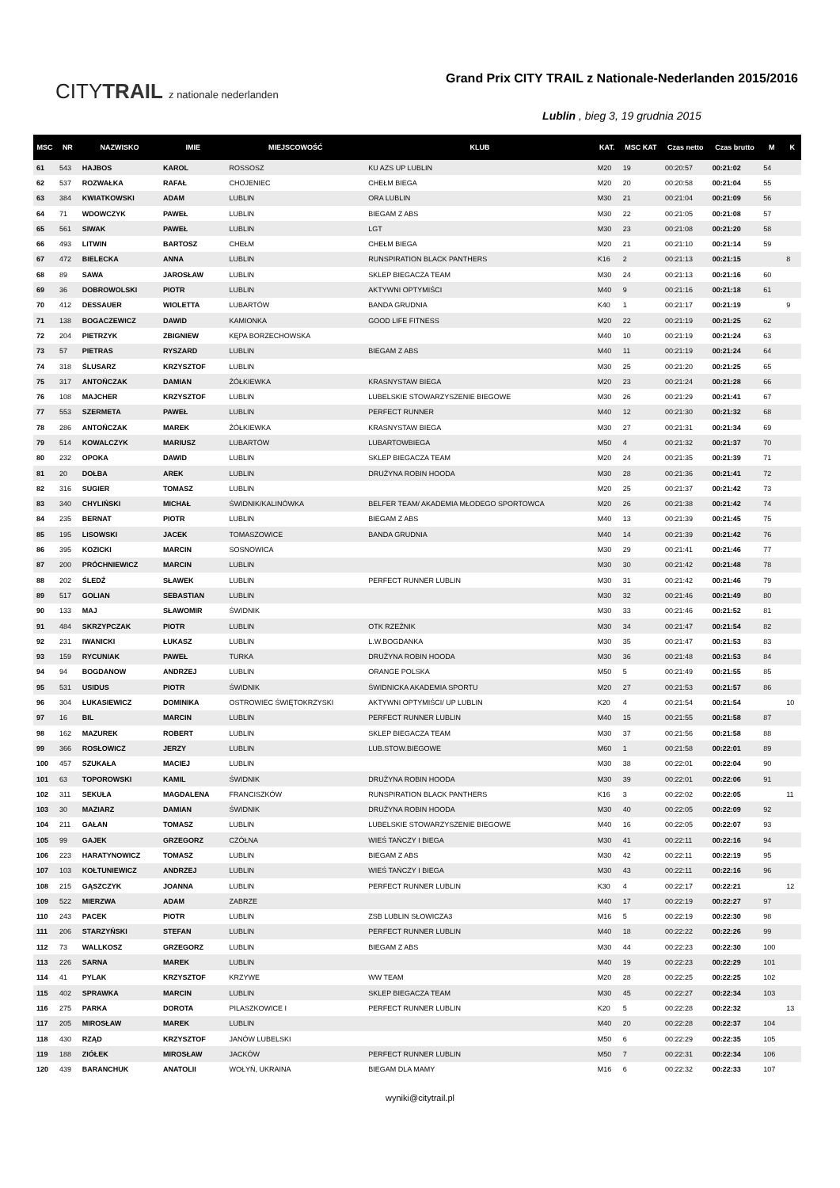CITYTRAIL z nationale nederlanden
Grand Prix CITY TRAIL z Nationale-Nederlanden 2015/2016
Lublin , bieg 3, 19 grudnia 2015
| MSC | NR | NAZWISKO | IMIE | MIEJSCOWOŚĆ | KLUB | KAT. | MSC KAT | Czas netto | Czas brutto | M | K |
| --- | --- | --- | --- | --- | --- | --- | --- | --- | --- | --- | --- |
| 61 | 543 | HAJBOS | KAROL | ROSSOSZ | KU AZS UP LUBLIN | M20 | 19 | 00:20:57 | 00:21:02 | 54 | |
| 62 | 537 | ROZWAŁKA | RAFAŁ | CHOJENIEC | CHEŁM BIEGA | M20 | 20 | 00:20:58 | 00:21:04 | 55 | |
| 63 | 384 | KWIATKOWSKI | ADAM | LUBLIN | ORA LUBLIN | M30 | 21 | 00:21:04 | 00:21:09 | 56 | |
| 64 | 71 | WDOWCZYK | PAWEŁ | LUBLIN | BIEGAM Z ABS | M30 | 22 | 00:21:05 | 00:21:08 | 57 | |
| 65 | 561 | SIWAK | PAWEŁ | LUBLIN | LGT | M30 | 23 | 00:21:08 | 00:21:20 | 58 | |
| 66 | 493 | LITWIN | BARTOSZ | CHEŁM | CHEŁM BIEGA | M20 | 21 | 00:21:10 | 00:21:14 | 59 | |
| 67 | 472 | BIELECKA | ANNA | LUBLIN | RUNSPIRATION BLACK PANTHERS | K16 | 2 | 00:21:13 | 00:21:15 | | 8 |
| 68 | 89 | SAWA | JAROSŁAW | LUBLIN | SKLEP BIEGACZA TEAM | M30 | 24 | 00:21:13 | 00:21:16 | 60 | |
| 69 | 36 | DOBROWOLSKI | PIOTR | LUBLIN | AKTYWNI OPTYMIŚCI | M40 | 9 | 00:21:16 | 00:21:18 | 61 | |
| 70 | 412 | DESSAUER | WIOLETTA | LUBARTÓW | BANDA GRUDNIA | K40 | 1 | 00:21:17 | 00:21:19 | | 9 |
| 71 | 138 | BOGACZEWICZ | DAWID | KAMIONKA | GOOD LIFE FITNESS | M20 | 22 | 00:21:19 | 00:21:25 | 62 | |
| 72 | 204 | PIETRZYK | ZBIGNIEW | KĘPA BORZECHOWSKA | | M40 | 10 | 00:21:19 | 00:21:24 | 63 | |
| 73 | 57 | PIETRAS | RYSZARD | LUBLIN | BIEGAM Z ABS | M40 | 11 | 00:21:19 | 00:21:24 | 64 | |
| 74 | 318 | ŚLUSARZ | KRZYSZTOF | LUBLIN | | M30 | 25 | 00:21:20 | 00:21:25 | 65 | |
| 75 | 317 | ANTOŃCZAK | DAMIAN | ŻÓŁKIEWKA | KRASNYSTAW BIEGA | M20 | 23 | 00:21:24 | 00:21:28 | 66 | |
| 76 | 108 | MAJCHER | KRZYSZTOF | LUBLIN | LUBELSKIE STOWARZYSZENIE BIEGOWE | M30 | 26 | 00:21:29 | 00:21:41 | 67 | |
| 77 | 553 | SZERMETA | PAWEŁ | LUBLIN | PERFECT RUNNER | M40 | 12 | 00:21:30 | 00:21:32 | 68 | |
| 78 | 286 | ANTOŃCZAK | MAREK | ŻÓŁKIEWKA | KRASNYSTAW BIEGA | M30 | 27 | 00:21:31 | 00:21:34 | 69 | |
| 79 | 514 | KOWALCZYK | MARIUSZ | LUBARTÓW | LUBARTOWBIEGA | M50 | 4 | 00:21:32 | 00:21:37 | 70 | |
| 80 | 232 | OPOKA | DAWID | LUBLIN | SKLEP BIEGACZA TEAM | M20 | 24 | 00:21:35 | 00:21:39 | 71 | |
| 81 | 20 | DOŁBA | AREK | LUBLIN | DRUŻYNA ROBIN HOODA | M30 | 28 | 00:21:36 | 00:21:41 | 72 | |
| 82 | 316 | SUGIER | TOMASZ | LUBLIN | | M20 | 25 | 00:21:37 | 00:21:42 | 73 | |
| 83 | 340 | CHYLIŃSKI | MICHAŁ | ŚWIDNIK/KALINÓWKA | BELFER TEAM/ AKADEMIA MŁODEGO SPORTOWCA | M20 | 26 | 00:21:38 | 00:21:42 | 74 | |
| 84 | 235 | BERNAT | PIOTR | LUBLIN | BIEGAM Z ABS | M40 | 13 | 00:21:39 | 00:21:45 | 75 | |
| 85 | 195 | LISOWSKI | JACEK | TOMASZOWICE | BANDA GRUDNIA | M40 | 14 | 00:21:39 | 00:21:42 | 76 | |
| 86 | 395 | KOZICKI | MARCIN | SOSNOWICA | | M30 | 29 | 00:21:41 | 00:21:46 | 77 | |
| 87 | 200 | PRÓCHNIEWICZ | MARCIN | LUBLIN | | M30 | 30 | 00:21:42 | 00:21:48 | 78 | |
| 88 | 202 | ŚLEDŹ | SŁAWEK | LUBLIN | PERFECT RUNNER LUBLIN | M30 | 31 | 00:21:42 | 00:21:46 | 79 | |
| 89 | 517 | GOLIAN | SEBASTIAN | LUBLIN | | M30 | 32 | 00:21:46 | 00:21:49 | 80 | |
| 90 | 133 | MAJ | SŁAWOMIR | ŚWIDNIK | | M30 | 33 | 00:21:46 | 00:21:52 | 81 | |
| 91 | 484 | SKRZYPCZAK | PIOTR | LUBLIN | OTK RZEŹNIK | M30 | 34 | 00:21:47 | 00:21:54 | 82 | |
| 92 | 231 | IWANICKI | ŁUKASZ | LUBLIN | L.W.BOGDANKA | M30 | 35 | 00:21:47 | 00:21:53 | 83 | |
| 93 | 159 | RYCUNIAK | PAWEŁ | TURKA | DRUŻYNA ROBIN HOODA | M30 | 36 | 00:21:48 | 00:21:53 | 84 | |
| 94 | 94 | BOGDANOW | ANDRZEJ | LUBLIN | ORANGE POLSKA | M50 | 5 | 00:21:49 | 00:21:55 | 85 | |
| 95 | 531 | USIDUS | PIOTR | ŚWIDNIK | ŚWIDNICKA AKADEMIA SPORTU | M20 | 27 | 00:21:53 | 00:21:57 | 86 | |
| 96 | 304 | ŁUKASIEWICZ | DOMINIKA | OSTROWIEC ŚWIĘTOKRZYSKI | AKTYWNI OPTYMIŚCI/ UP LUBLIN | K20 | 4 | 00:21:54 | 00:21:54 | | 10 |
| 97 | 16 | BIL | MARCIN | LUBLIN | PERFECT RUNNER LUBLIN | M40 | 15 | 00:21:55 | 00:21:58 | 87 | |
| 98 | 162 | MAZUREK | ROBERT | LUBLIN | SKLEP BIEGACZA TEAM | M30 | 37 | 00:21:56 | 00:21:58 | 88 | |
| 99 | 366 | ROSŁOWICZ | JERZY | LUBLIN | LUB.STOW.BIEGOWE | M60 | 1 | 00:21:58 | 00:22:01 | 89 | |
| 100 | 457 | SZUKAŁA | MACIEJ | LUBLIN | | M30 | 38 | 00:22:01 | 00:22:04 | 90 | |
| 101 | 63 | TOPOROWSKI | KAMIL | ŚWIDNIK | DRUŻYNA ROBIN HOODA | M30 | 39 | 00:22:01 | 00:22:06 | 91 | |
| 102 | 311 | SEKUŁA | MAGDALENA | FRANCISZKÓW | RUNSPIRATION BLACK PANTHERS | K16 | 3 | 00:22:02 | 00:22:05 | | 11 |
| 103 | 30 | MAZIARZ | DAMIAN | ŚWIDNIK | DRUŻYNA ROBIN HOODA | M30 | 40 | 00:22:05 | 00:22:09 | 92 | |
| 104 | 211 | GAŁAN | TOMASZ | LUBLIN | LUBELSKIE STOWARZYSZENIE BIEGOWE | M40 | 16 | 00:22:05 | 00:22:07 | 93 | |
| 105 | 99 | GAJEK | GRZEGORZ | CZÓŁNA | WIEŚ TAŃCZY I BIEGA | M30 | 41 | 00:22:11 | 00:22:16 | 94 | |
| 106 | 223 | HARATYNOWICZ | TOMASZ | LUBLIN | BIEGAM Z ABS | M30 | 42 | 00:22:11 | 00:22:19 | 95 | |
| 107 | 103 | KOŁTUNIEWICZ | ANDRZEJ | LUBLIN | WIEŚ TAŃCZY I BIEGA | M30 | 43 | 00:22:11 | 00:22:16 | 96 | |
| 108 | 215 | GĄSZCZYK | JOANNA | LUBLIN | PERFECT RUNNER LUBLIN | K30 | 4 | 00:22:17 | 00:22:21 | | 12 |
| 109 | 522 | MIERZWA | ADAM | ZABRZE | | M40 | 17 | 00:22:19 | 00:22:27 | 97 | |
| 110 | 243 | PACEK | PIOTR | LUBLIN | ZSB LUBLIN SŁOWICZA3 | M16 | 5 | 00:22:19 | 00:22:30 | 98 | |
| 111 | 206 | STARZYŃSKI | STEFAN | LUBLIN | PERFECT RUNNER LUBLIN | M40 | 18 | 00:22:22 | 00:22:26 | 99 | |
| 112 | 73 | WALLKOSZ | GRZEGORZ | LUBLIN | BIEGAM Z ABS | M30 | 44 | 00:22:23 | 00:22:30 | 100 | |
| 113 | 226 | SARNA | MAREK | LUBLIN | | M40 | 19 | 00:22:23 | 00:22:29 | 101 | |
| 114 | 41 | PYLAK | KRZYSZTOF | KRZYWE | WW TEAM | M20 | 28 | 00:22:25 | 00:22:25 | 102 | |
| 115 | 402 | SPRAWKA | MARCIN | LUBLIN | SKLEP BIEGACZA TEAM | M30 | 45 | 00:22:27 | 00:22:34 | 103 | |
| 116 | 275 | PARKA | DOROTA | PILASZKOWICE I | PERFECT RUNNER LUBLIN | K20 | 5 | 00:22:28 | 00:22:32 | | 13 |
| 117 | 205 | MIROSŁAW | MAREK | LUBLIN | | M40 | 20 | 00:22:28 | 00:22:37 | 104 | |
| 118 | 430 | RZĄD | KRZYSZTOF | JANÓW LUBELSKI | | M50 | 6 | 00:22:29 | 00:22:35 | 105 | |
| 119 | 188 | ZIÓŁEK | MIROSŁAW | JACKÓW | PERFECT RUNNER LUBLIN | M50 | 7 | 00:22:31 | 00:22:34 | 106 | |
| 120 | 439 | BARANCHUK | ANATOLII | WOŁYŃ, UKRAINA | BIEGAM DLA MAMY | M16 | 6 | 00:22:32 | 00:22:33 | 107 | |
wyniki@citytrail.pl